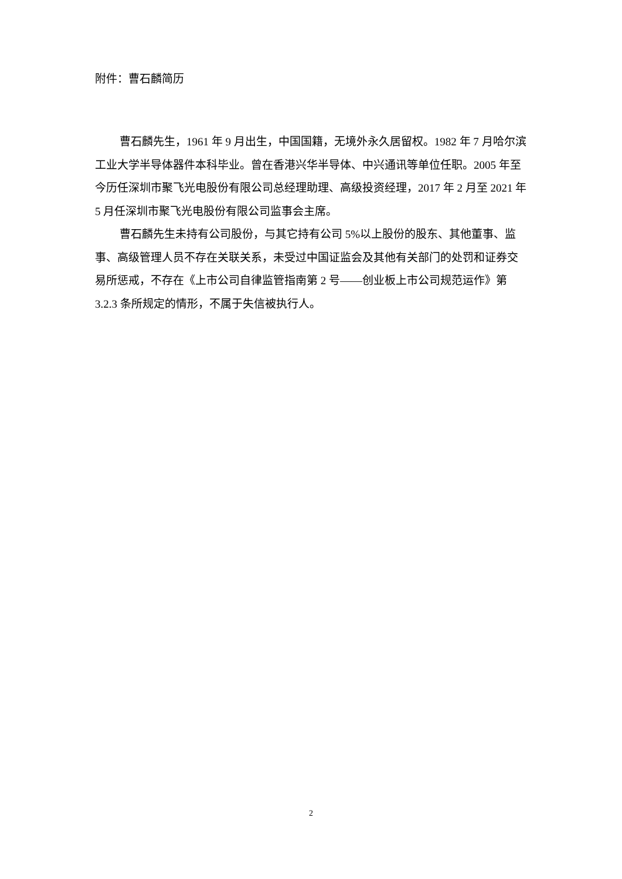附件：曹石麟简历
曹石麟先生，1961 年 9 月出生，中国国籍，无境外永久居留权。1982 年 7 月哈尔滨工业大学半导体器件本科毕业。曾在香港兴华半导体、中兴通讯等单位任职。2005 年至今历任深圳市聚飞光电股份有限公司总经理助理、高级投资经理，2017 年 2 月至 2021 年 5 月任深圳市聚飞光电股份有限公司监事会主席。
曹石麟先生未持有公司股份，与其它持有公司 5%以上股份的股东、其他董事、监事、高级管理人员不存在关联关系，未受过中国证监会及其他有关部门的处罚和证券交易所惩戒，不存在《上市公司自律监管指南第 2 号——创业板上市公司规范运作》第 3.2.3 条所规定的情形，不属于失信被执行人。
2